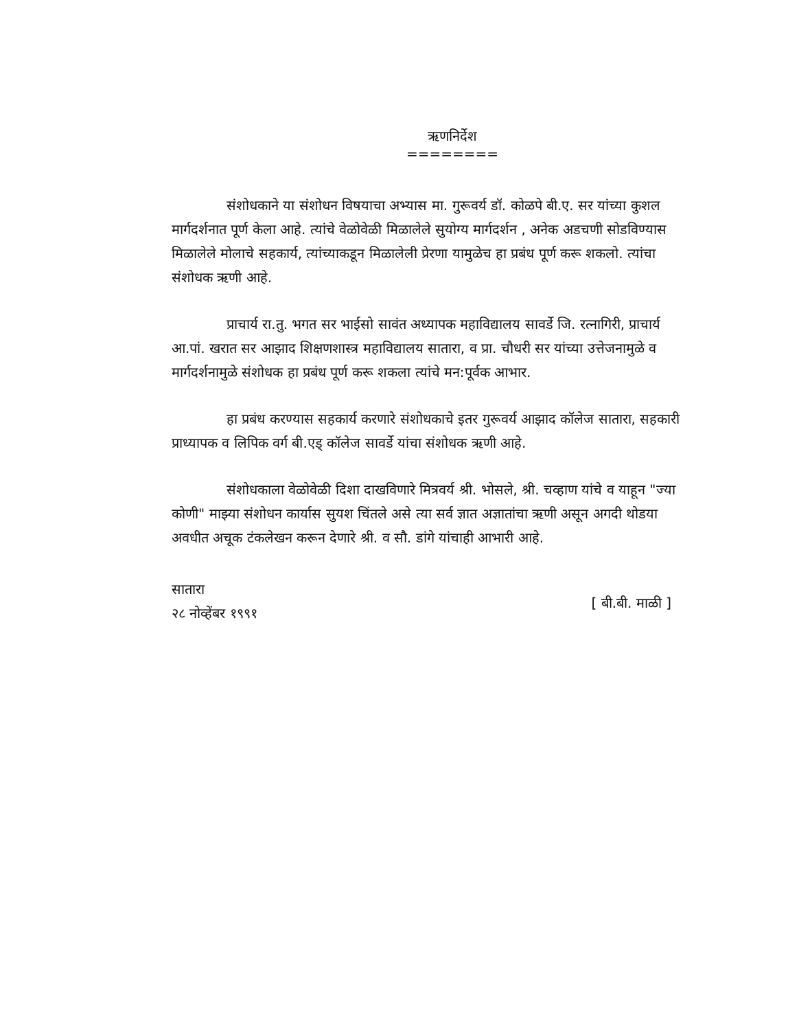ऋणनिर्देश
========
संशोधकाने या संशोधन विषयाचा अभ्यास मा. गुरूवर्य डॉ. कोळपे बी.ए. सर यांच्या कुशल मार्गदर्शनात पूर्ण केला आहे. त्यांचे वेळोवेळी मिळालेले सुयोग्य मार्गदर्शन , अनेक अडचणी सोडविण्यास मिळालेले मोलाचे सहकार्य, त्यांच्याकडून मिळालेली प्रेरणा यामुळेच हा प्रबंध पूर्ण करू शकलो. त्यांचा संशोधक ऋणी आहे.
प्राचार्य रा.तु. भगत सर भाईसो सावंत अध्यापक महाविद्यालय सावर्डे जि. रत्नागिरी, प्राचार्य आ.पां. खरात सर आझाद शिक्षणशास्त्र महाविद्यालय सातारा, व प्रा. चौधरी सर यांच्या उत्तेजनामुळे व मार्गदर्शनामुळे संशोधक हा प्रबंध पूर्ण करू शकला त्यांचे मन:पूर्वक आभार.
हा प्रबंध करण्यास सहकार्य करणारे संशोधकाचे इतर गुरूवर्य आझाद कॉलेज सातारा, सहकारी प्राध्यापक व लिपिक वर्ग बी.एड् कॉलेज सावर्डे यांचा संशोधक ऋणी आहे.
संशोधकाला वेळोवेळी दिशा दाखविणारे मित्रवर्य श्री. भोसले, श्री. चव्हाण यांचे व याहून "ज्या कोणी" माझ्या संशोधन कार्यास सुयश चिंतले असे त्या सर्व ज्ञात अज्ञातांचा ऋणी असून अगदी थोडया अवधीत अचूक टंकलेखन करून देणारे श्री. व सौ. डांगे यांचाही आभारी आहे.
सातारा
२८ नोव्हेंबर १९९१
[ बी.बी. माळी ]